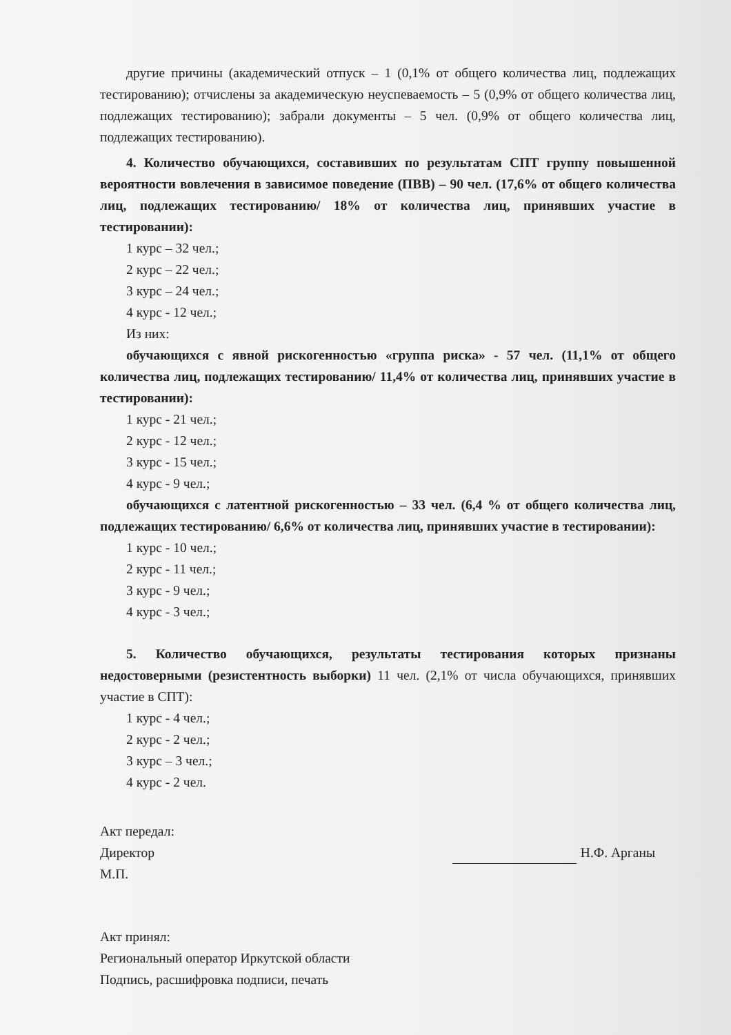другие причины (академический отпуск – 1 (0,1% от общего количества лиц, подлежащих тестированию); отчислены за академическую неуспеваемость – 5 (0,9% от общего количества лиц, подлежащих тестированию); забрали документы – 5 чел. (0,9% от общего количества лиц, подлежащих тестированию).
4. Количество обучающихся, составивших по результатам СПТ группу повышенной вероятности вовлечения в зависимое поведение (ПВВ) – 90 чел. (17,6% от общего количества лиц, подлежащих тестированию/ 18% от количества лиц, принявших участие в тестировании):
1 курс – 32 чел.;
2 курс – 22 чел.;
3 курс – 24 чел.;
4 курс - 12 чел.;
Из них:
обучающихся с явной рискогенностью «группа риска» - 57 чел. (11,1% от общего количества лиц, подлежащих тестированию/ 11,4% от количества лиц, принявших участие в тестировании):
1 курс - 21 чел.;
2 курс - 12 чел.;
3 курс - 15 чел.;
4 курс - 9 чел.;
обучающихся с латентной рискогенностью – 33 чел. (6,4 % от общего количества лиц, подлежащих тестированию/ 6,6% от количества лиц, принявших участие в тестировании):
1 курс - 10 чел.;
2 курс - 11 чел.;
3 курс - 9 чел.;
4 курс - 3 чел.;
5. Количество обучающихся, результаты тестирования которых признаны недостоверными (резистентность выборки) 11 чел. (2,1% от числа обучающихся, принявших участие в СПТ):
1 курс - 4 чел.;
2 курс - 2 чел.;
3 курс – 3 чел.;
4 курс - 2 чел.
Акт передал:
Директор
М.П.
Н.Ф. Арганы
Акт принял:
Региональный оператор Иркутской области
Подпись, расшифровка подписи, печать